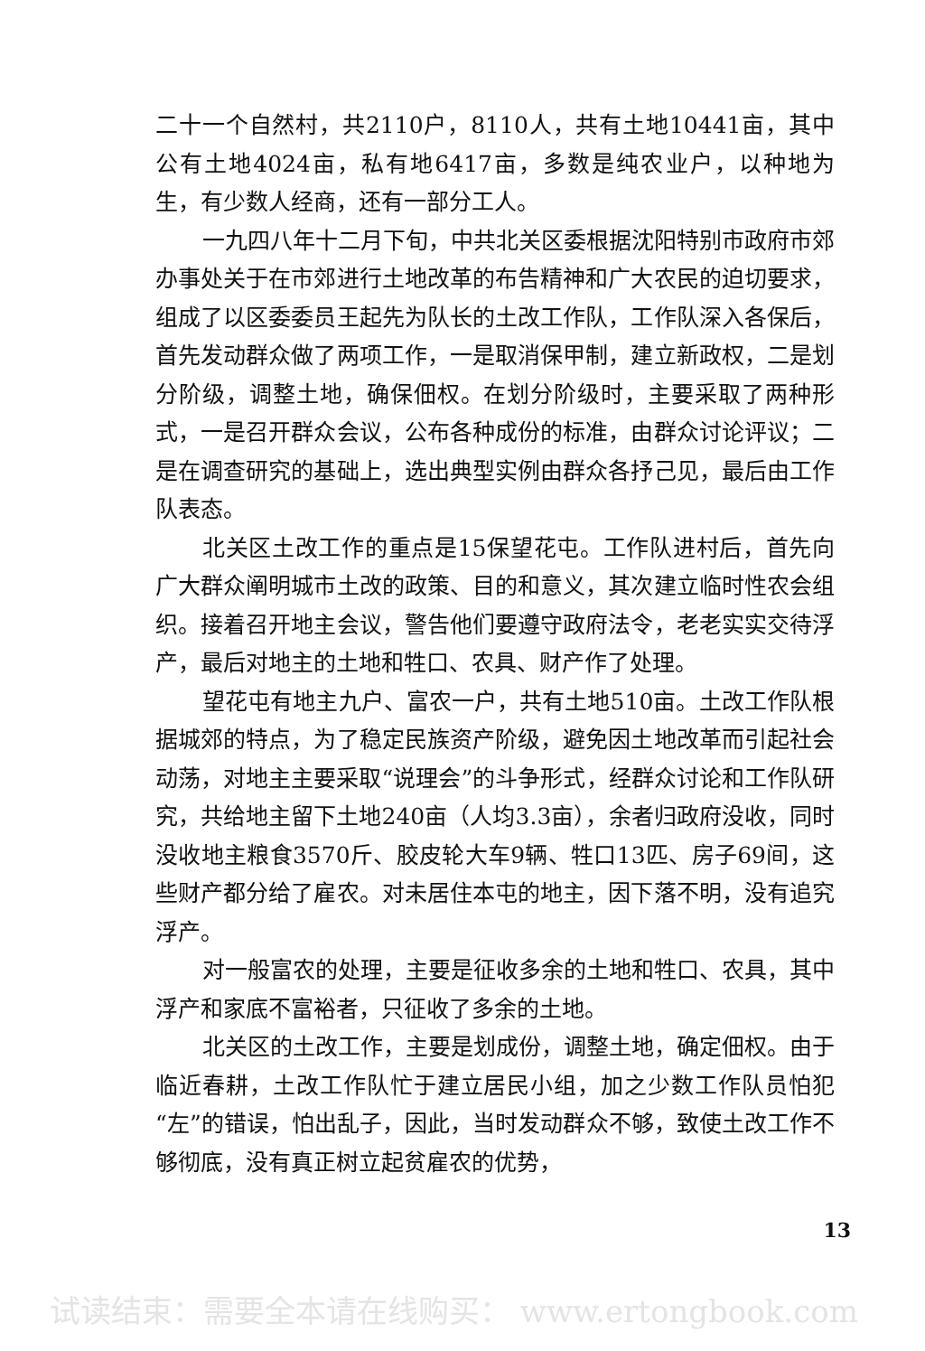二十一个自然村，共2110户，8110人，共有土地10441亩，其中公有土地4024亩，私有地6417亩，多数是纯农业户，以种地为生，有少数人经商，还有一部分工人。
一九四八年十二月下旬，中共北关区委根据沈阳特别市政府市郊办事处关于在市郊进行土地改革的布告精神和广大农民的迫切要求，组成了以区委委员王起先为队长的土改工作队，工作队深入各保后，首先发动群众做了两项工作，一是取消保甲制，建立新政权，二是划分阶级，调整土地，确保佃权。在划分阶级时，主要采取了两种形式，一是召开群众会议，公布各种成份的标准，由群众讨论评议；二是在调查研究的基础上，选出典型实例由群众各抒己见，最后由工作队表态。
北关区土改工作的重点是15保望花屯。工作队进村后，首先向广大群众阐明城市土改的政策、目的和意义，其次建立临时性农会组织。接着召开地主会议，警告他们要遵守政府法令，老老实实交待浮产，最后对地主的土地和牲口、农具、财产作了处理。
望花屯有地主九户、富农一户，共有土地510亩。土改工作队根据城郊的特点，为了稳定民族资产阶级，避免因土地改革而引起社会动荡，对地主主要采取“说理会”的斗争形式，经群众讨论和工作队研究，共给地主留下土地240亩（人均3.3亩），余者归政府没收，同时没收地主粮食3570斤、胶皮轮大车9辆、牲口13匹、房子69间，这些财产都分给了雇农。对未居住本屯的地主，因下落不明，没有追究浮产。
对一般富农的处理，主要是征收多余的土地和牲口、农具，其中浮产和家底不富裕者，只征收了多余的土地。
北关区的土改工作，主要是划成份，调整土地，确定佃权。由于临近春耕，土改工作队忙于建立居民小组，加之少数工作队员怕犯“左”的错误，怕出乱子，因此，当时发动群众不够，致使土改工作不够彻底，没有真正树立起贫雇农的优势，
13
试读结束：需要全本请在线购买： www.ertongbook.com